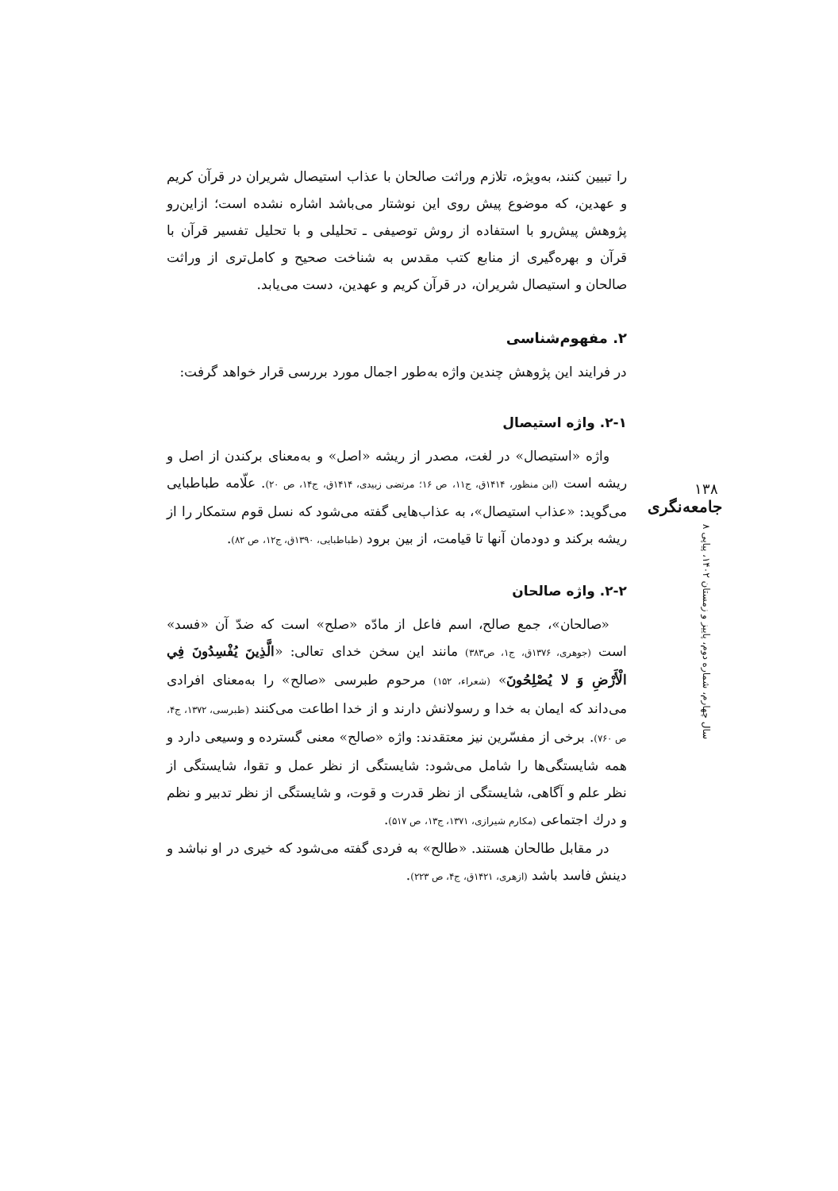را تبیین کنند، به‌ویژه، تلازم وراثت صالحان با عذاب استیصال شریران در قرآن کریم و عهدین، که موضوع پیش روی این نوشتار می‌باشد اشاره نشده است؛ ازاین‌رو پژوهش پیش‌رو با استفاده از روش توصیفی ـ تحلیلی و با تحلیل تفسیر قرآن با قرآن و بهره‌گیری از منابع کتب مقدس به شناخت صحیح و کامل‌تری از وراثت صالحان و استیصال شریران، در قرآن کریم و عهدین، دست می‌یابد.
۲. مفهوم‌شناسی
در فرایند این پژوهش چندین واژه به‌طور اجمال مورد بررسی قرار خواهد گرفت:
۲-۱. واژه استیصال
واژه «استیصال» در لغت، مصدر از ریشه «اصل» و به‌معنای برکندن از اصل و ریشه است (ابن منظور، ۱۴۱۴ق، ج۱۱، ص ۱۶؛ مرتضی زبیدی، ۱۴۱۴ق، ج۱۴، ص ۲۰). علّامه طباطبایی می‌گوید: «عذاب استیصال»، به عذاب‌هایی گفته می‌شود که نسل قوم ستمکار را از ریشه برکند و دودمان آنها تا قیامت، از بین برود (طباطبایی، ۱۳۹۰ق، ج۱۲، ص ۸۲).
۲-۲. واژه صالحان
«صالحان»، جمع صالح، اسم فاعل از مادّه «صلح» است که ضدّ آن «فسد» است (جوهری، ۱۳۷۶ق، ج۱، ص۳۸۳) مانند این سخن خدای تعالی: «الَّذِينَ يُفْسِدُونَ فِي الْأَرْضِ وَ لا يُصْلِحُونَ» (شعراء، ۱۵۲) مرحوم طبرسی «صالح» را به‌معنای افرادی می‌داند که ایمان به خدا و رسولانش دارند و از خدا اطاعت می‌کنند (طبرسی، ۱۳۷۲، ج۴، ص ۷۶۰). برخی از مفسّرین نیز معتقدند: واژه «صالح» معنی گسترده و وسیعی دارد و همه شایستگی‌ها را شامل می‌شود: شایستگی از نظر عمل و تقوا، شایستگی از نظر علم و آگاهی، شایستگی از نظر قدرت و قوت، و شایستگی از نظر تدبیر و نظم و درك اجتماعی (مکارم شیرازی، ۱۳۷۱، ج۱۳، ص ۵۱۷).
در مقابل طالحان هستند. «طالح» به فردی گفته می‌شود که خیری در او نباشد و دینش فاسد باشد (ازهری، ۱۴۲۱ق، ج۴، ص ۲۲۳).
۱۳۸
جامعه‌نگری
سال چهارم، شماره دوم، پاییز و زمستان ۱۴۰۲، پیاپی ۸